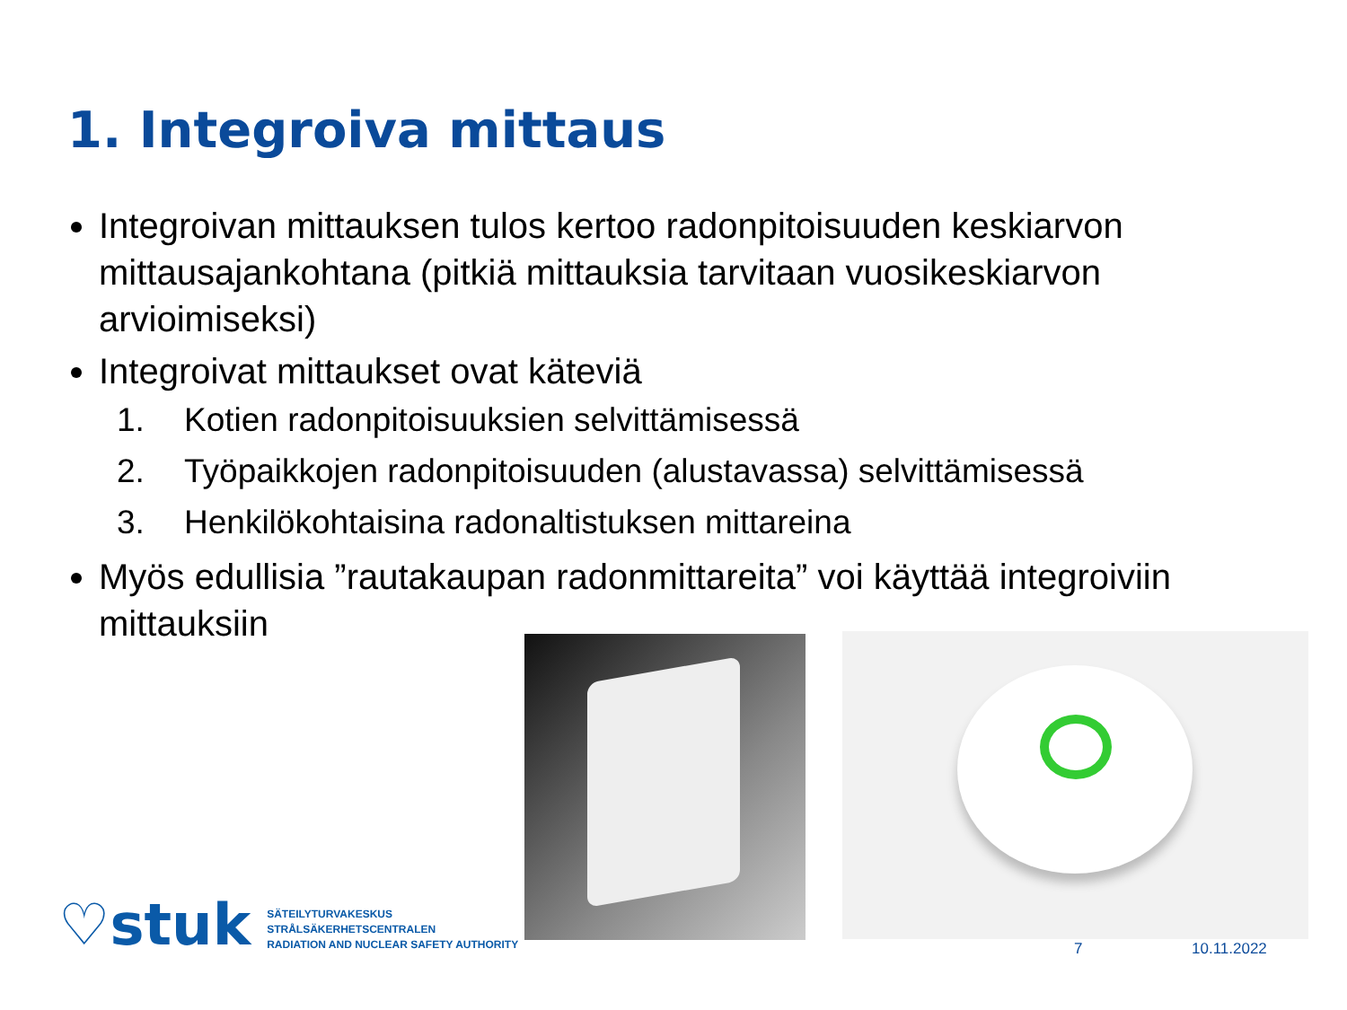1. Integroiva mittaus
Integroivan mittauksen tulos kertoo radonpitoisuuden keskiarvon mittausajankohtana (pitkiä mittauksia tarvitaan vuosikeskiarvon arvioimiseksi)
Integroivat mittaukset ovat käteviä
1. Kotien radonpitoisuuksien selvittämisessä
2. Työpaikkojen radonpitoisuuden (alustavassa) selvittämisessä
3. Henkilökohtaisina radonaltistuksen mittareina
Myös edullisia ”rautakaupan radonmittareita” voi käyttää integroiviin mittauksiin
♡stuk
SÄTEILYTURVAKESKUS
STRÅLSÄKERHETSCENTRALEN
RADIATION AND NUCLEAR SAFETY AUTHORITY
7 10.11.2022